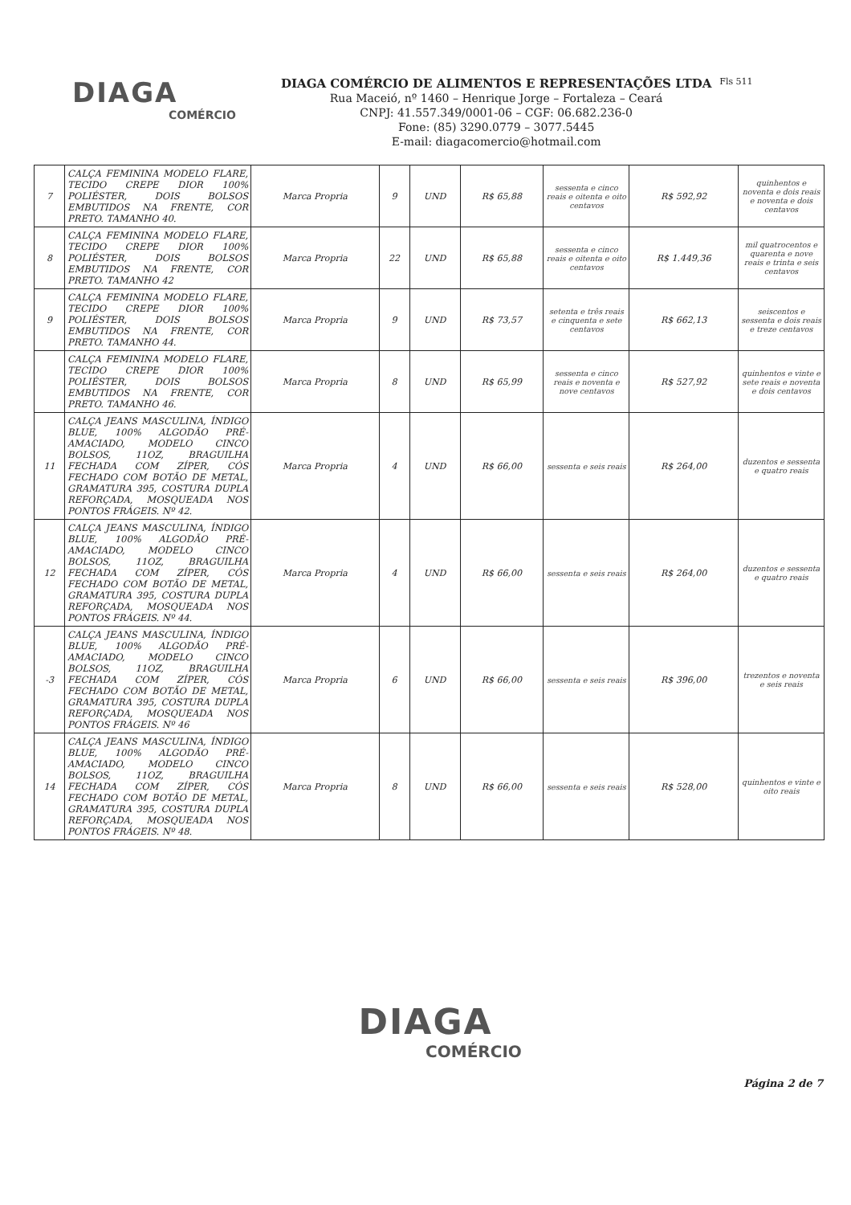DIAGA
COMÉRCIO
DIAGA COMÉRCIO DE ALIMENTOS E REPRESENTAÇÕES LTDA
Rua Maceió, nº 1460 – Henrique Jorge – Fortaleza – Ceará
CNPJ: 41.557.349/0001-06 – CGF: 06.682.236-0
Fone: (85) 3290.0779 – 3077.5445
E-mail: diagacomercio@hotmail.com
Fls 511
| 7 | CALÇA FEMININA MODELO FLARE, TECIDO CREPE DIOR 100% POLIÉSTER, DOIS BOLSOS EMBUTIDOS NA FRENTE, COR PRETO. TAMANHO 40. | Marca Propria | 9 | UND | R$ 65,88 | sessenta e cinco reais e oitenta e oito centavos | R$ 592,92 | quinhentos e noventa e dois reais e noventa e dois centavos |
| 8 | CALÇA FEMININA MODELO FLARE, TECIDO CREPE DIOR 100% POLIÉSTER, DOIS BOLSOS EMBUTIDOS NA FRENTE, COR PRETO. TAMANHO 42 | Marca Propria | 22 | UND | R$ 65,88 | sessenta e cinco reais e oitenta e oito centavos | R$ 1.449,36 | mil quatrocentos e quarenta e nove reais e trinta e seis centavos |
| 9 | CALÇA FEMININA MODELO FLARE, TECIDO CREPE DIOR 100% POLIÉSTER, DOIS BOLSOS EMBUTIDOS NA FRENTE, COR PRETO. TAMANHO 44. | Marca Propria | 9 | UND | R$ 73,57 | setenta e três reais e cinquenta e sete centavos | R$ 662,13 | seiscentos e sessenta e dois reais e treze centavos |
| | CALÇA FEMININA MODELO FLARE, TECIDO CREPE DIOR 100% POLIÉSTER, DOIS BOLSOS EMBUTIDOS NA FRENTE, COR PRETO. TAMANHO 46. | Marca Propria | 8 | UND | R$ 65,99 | sessenta e cinco reais e noventa e nove centavos | R$ 527,92 | quinhentos e vinte e sete reais e noventa e dois centavos |
| 11 | CALÇA JEANS MASCULINA, ÍNDIGO BLUE, 100% ALGODÃO PRÉ-AMACIADO, MODELO CINCO BOLSOS, 11OZ, BRAGUILHA FECHADA COM ZÍPER, CÓS FECHADO COM BOTÃO DE METAL, GRAMATURA 395, COSTURA DUPLA REFORÇADA, MOSQUEADA NOS PONTOS FRÁGEIS. Nº 42. | Marca Propria | 4 | UND | R$ 66,00 | sessenta e seis reais | R$ 264,00 | duzentos e sessenta e quatro reais |
| 12 | CALÇA JEANS MASCULINA, ÍNDIGO BLUE, 100% ALGODÃO PRÉ-AMACIADO, MODELO CINCO BOLSOS, 11OZ, BRAGUILHA FECHADA COM ZÍPER, CÓS FECHADO COM BOTÃO DE METAL, GRAMATURA 395, COSTURA DUPLA REFORÇADA, MOSQUEADA NOS PONTOS FRÁGEIS. Nº 44. | Marca Propria | 4 | UND | R$ 66,00 | sessenta e seis reais | R$ 264,00 | duzentos e sessenta e quatro reais |
| -3 | CALÇA JEANS MASCULINA, ÍNDIGO BLUE, 100% ALGODÃO PRÉ-AMACIADO, MODELO CINCO BOLSOS, 11OZ, BRAGUILHA FECHADA COM ZÍPER, CÓS FECHADO COM BOTÃO DE METAL, GRAMATURA 395, COSTURA DUPLA REFORÇADA, MOSQUEADA NOS PONTOS FRÁGEIS. Nº 46 | Marca Propria | 6 | UND | R$ 66,00 | sessenta e seis reais | R$ 396,00 | trezentos e noventa e seis reais |
| 14 | CALÇA JEANS MASCULINA, ÍNDIGO BLUE, 100% ALGODÃO PRÉ-AMACIADO, MODELO CINCO BOLSOS, 11OZ, BRAGUILHA FECHADA COM ZÍPER, CÓS FECHADO COM BOTÃO DE METAL, GRAMATURA 395, COSTURA DUPLA REFORÇADA, MOSQUEADA NOS PONTOS FRÁGEIS. Nº 48. | Marca Propria | 8 | UND | R$ 66,00 | sessenta e seis reais | R$ 528,00 | quinhentos e vinte e oito reais |
DIAGA
COMÉRCIO
Página 2 de 7